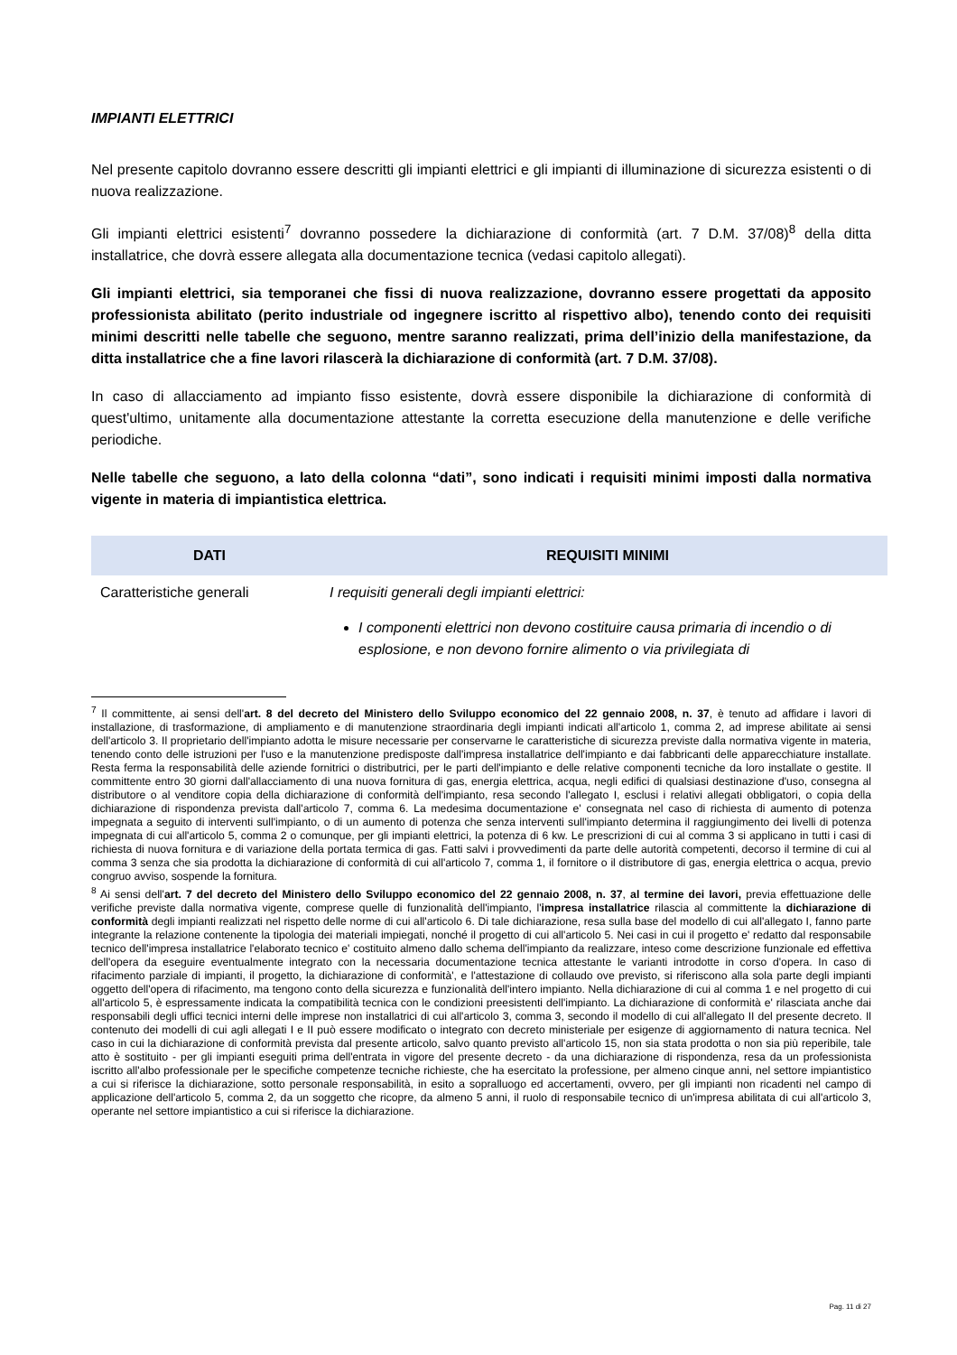IMPIANTI ELETTRICI
Nel presente capitolo dovranno essere descritti gli impianti elettrici e gli impianti di illuminazione di sicurezza esistenti o di nuova realizzazione.
Gli impianti elettrici esistenti<sup>7</sup> dovranno possedere la dichiarazione di conformità (art. 7 D.M. 37/08)<sup>8</sup> della ditta installatrice, che dovrà essere allegata alla documentazione tecnica (vedasi capitolo allegati).
Gli impianti elettrici, sia temporanei che fissi di nuova realizzazione, dovranno essere progettati da apposito professionista abilitato (perito industriale od ingegnere iscritto al rispettivo albo), tenendo conto dei requisiti minimi descritti nelle tabelle che seguono, mentre saranno realizzati, prima dell’inizio della manifestazione, da ditta installatrice che a fine lavori rilascerà la dichiarazione di conformità (art. 7 D.M. 37/08).
In caso di allacciamento ad impianto fisso esistente, dovrà essere disponibile la dichiarazione di conformità di quest'ultimo, unitamente alla documentazione attestante la corretta esecuzione della manutenzione e delle verifiche periodiche.
Nelle tabelle che seguono, a lato della colonna “dati”, sono indicati i requisiti minimi imposti dalla normativa vigente in materia di impiantistica elettrica.
| DATI | REQUISITI MINIMI |
| --- | --- |
| Caratteristiche generali | I requisiti generali degli impianti elettrici: I componenti elettrici non devono costituire causa primaria di incendio o di esplosione, e non devono fornire alimento o via privilegiata di |
<sup>7</sup> Il committente, ai sensi dell'art. 8 del decreto del Ministero dello Sviluppo economico del 22 gennaio 2008, n. 37, è tenuto ad affidare i lavori di installazione, di trasformazione, di ampliamento e di manutenzione straordinaria degli impianti indicati all'articolo 1, comma 2, ad imprese abilitate ai sensi dell'articolo 3. Il proprietario dell'impianto adotta le misure necessarie per conservarne le caratteristiche di sicurezza previste dalla normativa vigente in materia, tenendo conto delle istruzioni per l'uso e la manutenzione predisposte dall'impresa installatrice dell'impianto e dai fabbricanti delle apparecchiature installate. Resta ferma la responsabilità delle aziende fornitrici o distributrici, per le parti dell'impianto e delle relative componenti tecniche da loro installate o gestite. Il committente entro 30 giorni dall'allacciamento di una nuova fornitura di gas, energia elettrica, acqua, negli edifici di qualsiasi destinazione d'uso, consegna al distributore o al venditore copia della dichiarazione di conformità dell'impianto, resa secondo l'allegato I, esclusi i relativi allegati obbligatori, o copia della dichiarazione di rispondenza prevista dall'articolo 7, comma 6. La medesima documentazione e' consegnata nel caso di richiesta di aumento di potenza impegnata a seguito di interventi sull'impianto, o di un aumento di potenza che senza interventi sull'impianto determina il raggiungimento dei livelli di potenza impegnata di cui all'articolo 5, comma 2 o comunque, per gli impianti elettrici, la potenza di 6 kw. Le prescrizioni di cui al comma 3 si applicano in tutti i casi di richiesta di nuova fornitura e di variazione della portata termica di gas. Fatti salvi i provvedimenti da parte delle autorità competenti, decorso il termine di cui al comma 3 senza che sia prodotta la dichiarazione di conformità di cui all'articolo 7, comma 1, il fornitore o il distributore di gas, energia elettrica o acqua, previo congruo avviso, sospende la fornitura.
<sup>8</sup> Ai sensi dell'art. 7 del decreto del Ministero dello Sviluppo economico del 22 gennaio 2008, n. 37, al termine dei lavori, previa effettuazione delle verifiche previste dalla normativa vigente, comprese quelle di funzionalità dell'impianto, l'impresa installatrice rilascia al committente la dichiarazione di conformità degli impianti realizzati nel rispetto delle norme di cui all'articolo 6. Di tale dichiarazione, resa sulla base del modello di cui all'allegato I, fanno parte integrante la relazione contenente la tipologia dei materiali impiegati, nonché il progetto di cui all'articolo 5. Nei casi in cui il progetto e' redatto dal responsabile tecnico dell'impresa installatrice l'elaborato tecnico e' costituito almeno dallo schema dell'impianto da realizzare, inteso come descrizione funzionale ed effettiva dell'opera da eseguire eventualmente integrato con la necessaria documentazione tecnica attestante le varianti introdotte in corso d'opera. In caso di rifacimento parziale di impianti, il progetto, la dichiarazione di conformità', e l'attestazione di collaudo ove previsto, si riferiscono alla sola parte degli impianti oggetto dell'opera di rifacimento, ma tengono conto della sicurezza e funzionalità dell'intero impianto. Nella dichiarazione di cui al comma 1 e nel progetto di cui all'articolo 5, è espressamente indicata la compatibilità tecnica con le condizioni preesistenti dell'impianto. La dichiarazione di conformità e' rilasciata anche dai responsabili degli uffici tecnici interni delle imprese non installatrici di cui all'articolo 3, comma 3, secondo il modello di cui all'allegato II del presente decreto. Il contenuto dei modelli di cui agli allegati I e II può essere modificato o integrato con decreto ministeriale per esigenze di aggiornamento di natura tecnica. Nel caso in cui la dichiarazione di conformità prevista dal presente articolo, salvo quanto previsto all'articolo 15, non sia stata prodotta o non sia più reperibile, tale atto è sostituito - per gli impianti eseguiti prima dell'entrata in vigore del presente decreto - da una dichiarazione di rispondenza, resa da un professionista iscritto all'albo professionale per le specifiche competenze tecniche richieste, che ha esercitato la professione, per almeno cinque anni, nel settore impiantistico a cui si riferisce la dichiarazione, sotto personale responsabilità, in esito a sopralluogo ed accertamenti, ovvero, per gli impianti non ricadenti nel campo di applicazione dell'articolo 5, comma 2, da un soggetto che ricopre, da almeno 5 anni, il ruolo di responsabile tecnico di un'impresa abilitata di cui all'articolo 3, operante nel settore impiantistico a cui si riferisce la dichiarazione.
Pag. 11 di 27